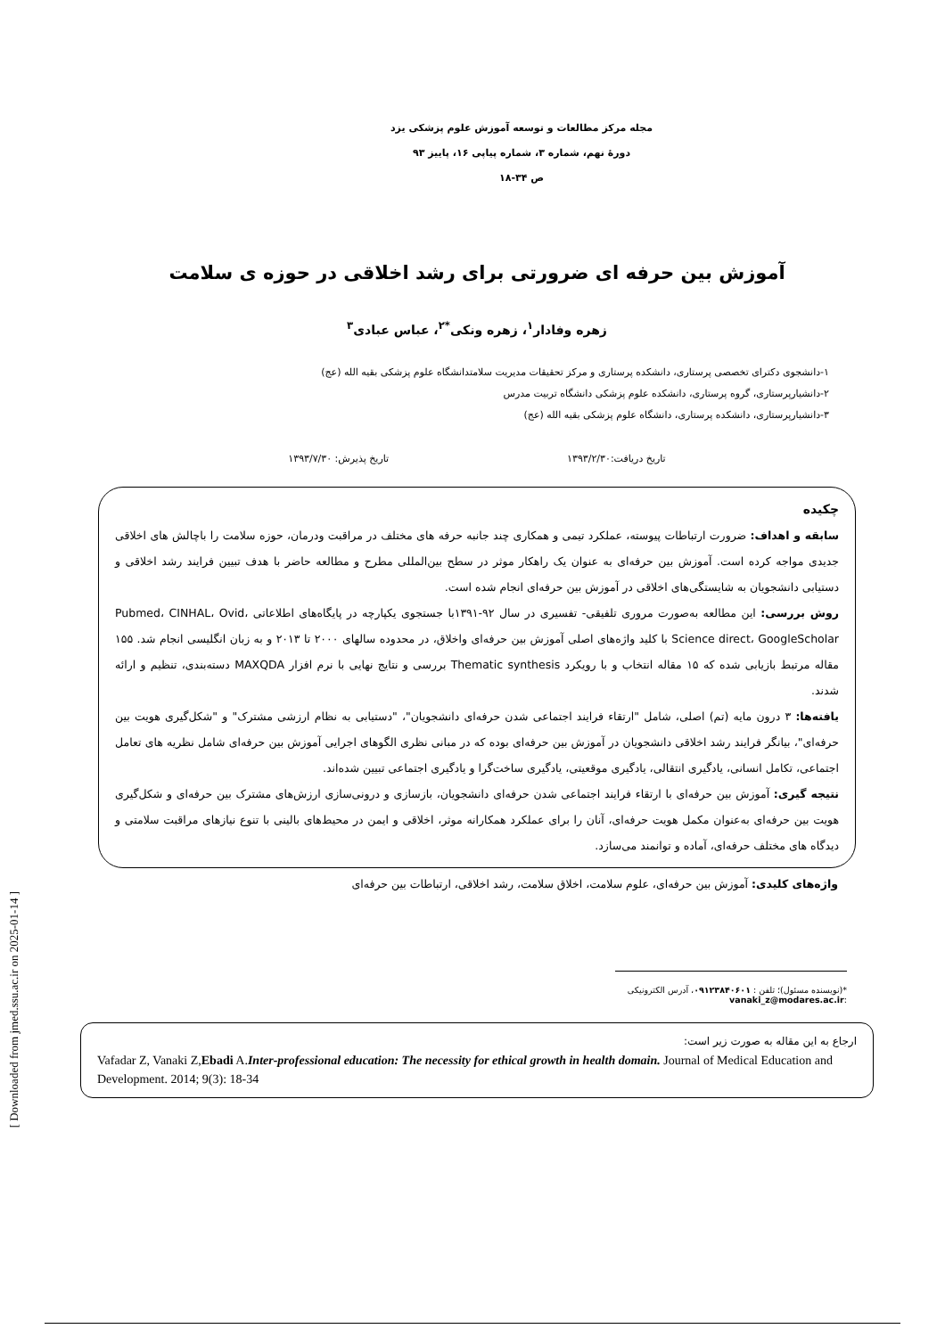[ Downloaded from jmed.ssu.ac.ir on 2025-01-14 ]
مجله مرکز مطالعات و توسعه آموزش علوم پزشکی یزد
دورهٔ نهم، شماره ۳، شماره پیاپی ۱۶، پاییز ۹۳
ص ۳۴-۱۸
آموزش بین حرفه ای ضرورتی برای رشد اخلاقی در حوزه ی سلامت
زهره وفادار<sup>۱</sup>، زهره ونکی<sup>*۲</sup>، عباس عبادی<sup>۳</sup>
۱-دانشجوی دکترای تخصصی پرستاری، دانشکده پرستاری و مرکز تحقیقات مدیریت سلامتدانشگاه علوم پزشکی بقیه الله (عج)
۲-دانشیارپرستاری، گروه پرستاری، دانشکده علوم پزشکی دانشگاه تربیت مدرس
۳-دانشیارپرستاری، دانشکده پرستاری، دانشگاه علوم پزشکی بقیه الله (عج)
تاریخ دریافت:۱۳۹۳/۲/۳۰ تاریخ پذیرش: ۱۳۹۳/۷/۳۰
چکیده
سابقه و اهداف: ضرورت ارتباطات پیوسته، عملکرد تیمی و همکاری چند جانبه حرفه های مختلف در مراقبت ودرمان، حوزه سلامت را باچالش های اخلاقی جدیدی مواجه کرده است. آموزش بین حرفه‌ای به عنوان یک راهکار موثر در سطح بین‌المللی مطرح و مطالعه حاضر با هدف تبیین فرایند رشد اخلاقی و دستیابی دانشجویان به شایستگی‌های اخلاقی در آموزش بین حرفه‌ای انجام شده است.
روش بررسی: این مطالعه به‌صورت مروری تلفیقی- تفسیری در سال ۹۲-۱۳۹۱با جستجوی یکپارچه در پایگاه‌های اطلاعاتی Pubmed، CINHAL، Ovid، Science direct، GoogleScholar با کلید واژه‌های اصلی آموزش بین حرفه‌ای واخلاق، در محدوده سالهای ۲۰۰۰ تا ۲۰۱۳ و به زبان انگلیسی انجام شد. ۱۵۵ مقاله مرتبط بازیابی شده که ۱۵ مقاله انتخاب و با رویکرد Thematic synthesis بررسی و نتایج نهایی با نرم افزار MAXQDA دسته‌بندی، تنظیم و ارائه شدند.
یافته‌ها: ۳ درون مایه (تم) اصلی، شامل "ارتقاء فرایند اجتماعی شدن حرفه‌ای دانشجویان"، "دستیابی به نظام ارزشی مشترک" و "شکل‌گیری هویت بین حرفه‌ای"، بیانگر فرایند رشد اخلاقی دانشجویان در آموزش بین حرفه‌ای بوده که در مبانی نظری الگوهای اجرایی آموزش بین حرفه‌ای شامل نظریه های تعامل اجتماعی، تکامل انسانی، یادگیری انتقالی، یادگیری موقعیتی، یادگیری ساخت‌گرا و یادگیری اجتماعی تبیین شده‌اند.
نتیجه گیری: آموزش بین حرفه‌ای با ارتقاء فرایند اجتماعی شدن حرفه‌ای دانشجویان، بازسازی و درونی‌سازی ارزش‌های مشترک بین حرفه‌ای و شکل‌گیری هویت بین حرفه‌ای به‌عنوان مکمل هویت حرفه‌ای، آنان را برای عملکرد همکارانه موثر، اخلاقی و ایمن در محیط‌های بالینی با تنوع نیازهای مراقبت سلامتی و دیدگاه های مختلف حرفه‌ای، آماده و توانمند می‌سازد.
واژه‌های کلیدی: آموزش بین حرفه‌ای، علوم سلامت، اخلاق سلامت، رشد اخلاقی، ارتباطات بین حرفه‌ای
*(نویسنده مسئول)؛ تلفن : ۰۹۱۲۳۸۴۰۶۰۱، آدرس الکترونیکی :vanaki_z@modares.ac.ir
ارجاع به این مقاله به صورت زیر است:
Vafadar Z, Vanaki Z,Ebadi A.Inter-professional education: The necessity for ethical growth in health domain. Journal of Medical Education and Development. 2014; 9(3): 18-34